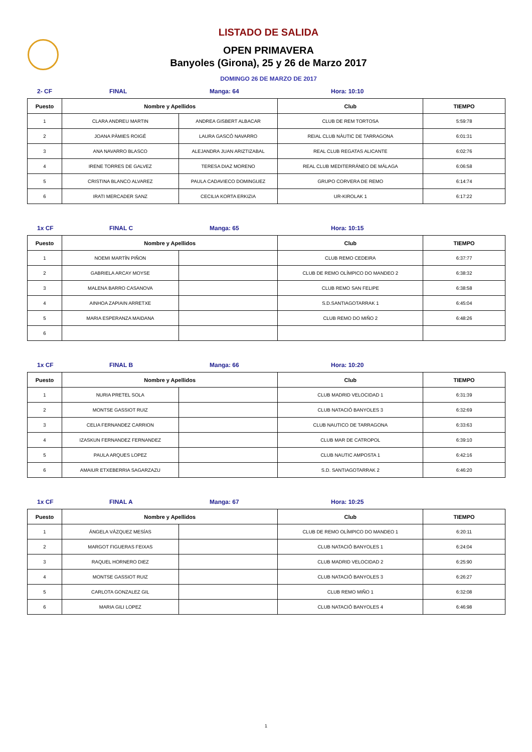LISTADO DE SALIDA
OPEN PRIMAVERA
Banyoles (Girona), 25 y 26 de Marzo 2017
DOMINGO 26 DE MARZO DE 2017
2- CF FINAL Manga: 64 Hora: 10:10
| Puesto | Nombre y Apellidos | | Club | TIEMPO |
| --- | --- | --- | --- | --- |
| 1 | CLARA ANDREU MARTIN | ANDREA GISBERT ALBACAR | CLUB DE REM TORTOSA | 5:59:78 |
| 2 | JOANA PÀMIES ROIGÉ | LAURA GASCÓ NAVARRO | REIAL CLUB NÀUTIC DE TARRAGONA | 6:01:31 |
| 3 | ANA NAVARRO BLASCO | ALEJANDRA JUAN ARIZTIZABAL | REAL CLUB REGATAS ALICANTE | 6:02:76 |
| 4 | IRENE TORRES DE GALVEZ | TERESA DIAZ MORENO | REAL CLUB MEDITERRÁNEO DE MÁLAGA | 6:06:58 |
| 5 | CRISTINA BLANCO ALVAREZ | PAULA CADAVIECO DOMINGUEZ | GRUPO CORVERA DE REMO | 6:14:74 |
| 6 | IRATI MERCADER SANZ | CECILIA KORTA ERKIZIA | UR-KIROLAK 1 | 6:17:22 |
1x CF FINAL C Manga: 65 Hora: 10:15
| Puesto | Nombre y Apellidos | | Club | TIEMPO |
| --- | --- | --- | --- | --- |
| 1 | NOEMI MARTÍN PIÑON | | CLUB REMO CEDEIRA | 6:37:77 |
| 2 | GABRIELA ARCAY MOYSE | | CLUB DE REMO OLÍMPICO DO MANDEO 2 | 6:38:32 |
| 3 | MALENA BARRO CASANOVA | | CLUB REMO SAN FELIPE | 6:38:58 |
| 4 | AINHOA ZAPIAIN ARRETXE | | S.D.SANTIAGOTARRAK 1 | 6:45:04 |
| 5 | MARIA ESPERANZA MAIDANA | | CLUB REMO DO MIÑO 2 | 6:48:26 |
| 6 | | | | |
1x CF FINAL B Manga: 66 Hora: 10:20
| Puesto | Nombre y Apellidos | | Club | TIEMPO |
| --- | --- | --- | --- | --- |
| 1 | NURIA PRETEL SOLA | | CLUB MADRID VELOCIDAD 1 | 6:31:39 |
| 2 | MONTSE GASSIOT RUIZ | | CLUB NATACIÓ BANYOLES 3 | 6:32:69 |
| 3 | CELIA FERNANDEZ CARRION | | CLUB NAUTICO DE TARRAGONA | 6:33:63 |
| 4 | IZASKUN FERNANDEZ FERNANDEZ | | CLUB MAR DE CATROPOL | 6:39:10 |
| 5 | PAULA ARQUES LOPEZ | | CLUB NAUTIC AMPOSTA 1 | 6:42:16 |
| 6 | AMAIUR ETXEBERRIA SAGARZAZU | | S.D. SANTIAGOTARRAK 2 | 6:46:20 |
1x CF FINAL A Manga: 67 Hora: 10:25
| Puesto | Nombre y Apellidos | | Club | TIEMPO |
| --- | --- | --- | --- | --- |
| 1 | ÁNGELA VÁZQUEZ MESÍAS | | CLUB DE REMO OLÍMPICO DO MANDEO 1 | 6:20:11 |
| 2 | MARGOT FIGUERAS FEIXAS | | CLUB NATACIÓ BANYOLES 1 | 6:24:04 |
| 3 | RAQUEL HORNERO DIEZ | | CLUB MADRID VELOCIDAD 2 | 6:25:90 |
| 4 | MONTSE GASSIOT RUIZ | | CLUB NATACIÓ BANYOLES 3 | 6:26:27 |
| 5 | CARLOTA GONZALEZ GIL | | CLUB REMO MIÑO 1 | 6:32:08 |
| 6 | MARIA GILI LOPEZ | | CLUB NATACIÓ BANYOLES 4 | 6:46:98 |
1